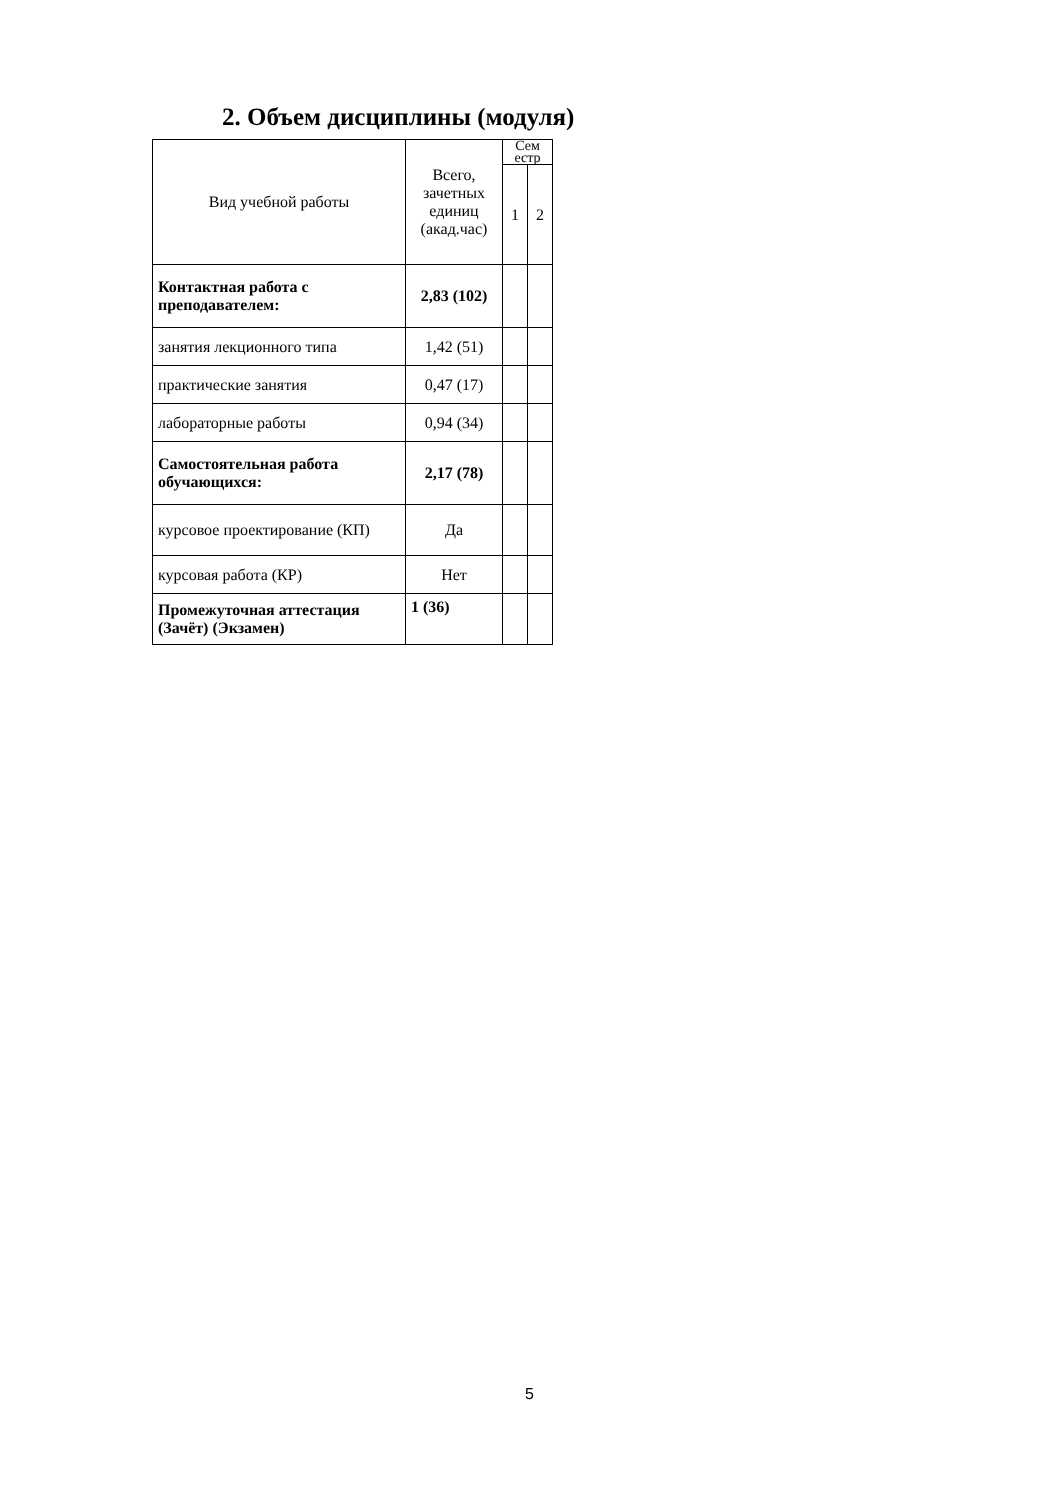2. Объем дисциплины (модуля)
| Вид учебной работы | Всего, зачетных единиц (акад.час) | Сем естр | |
| --- | --- | --- | --- |
| | | 1 | 2 |
| Контактная работа с преподавателем: | 2,83 (102) | | |
| занятия лекционного типа | 1,42 (51) | | |
| практические занятия | 0,47 (17) | | |
| лабораторные работы | 0,94 (34) | | |
| Самостоятельная работа обучающихся: | 2,17 (78) | | |
| курсовое проектирование (КП) | Да | | |
| курсовая работа (КР) | Нет | | |
| Промежуточная аттестация (Зачёт) (Экзамен) | 1 (36) | | |
5